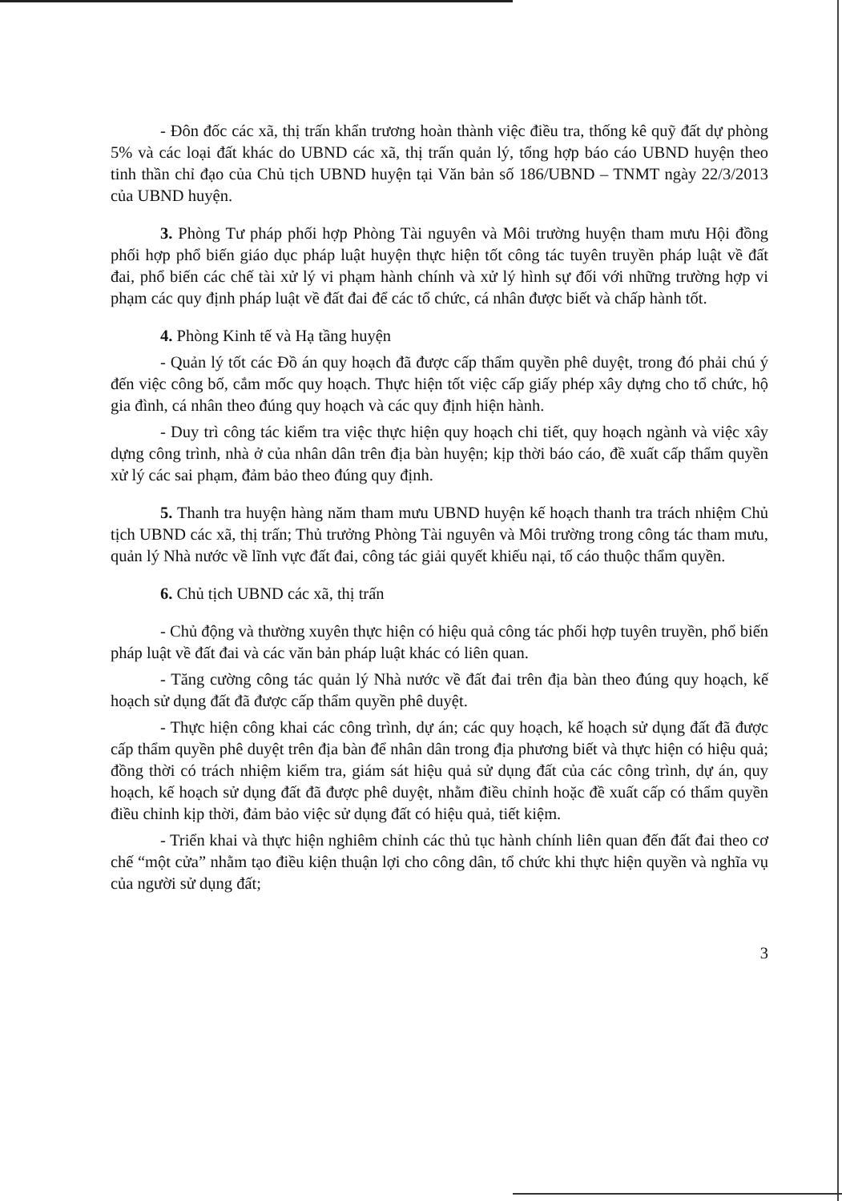- Đôn đốc các xã, thị trấn khẩn trương hoàn thành việc điều tra, thống kê quỹ đất dự phòng 5% và các loại đất khác do UBND các xã, thị trấn quản lý, tổng hợp báo cáo UBND huyện theo tinh thần chỉ đạo của Chủ tịch UBND huyện tại Văn bản số 186/UBND – TNMT ngày 22/3/2013 của UBND huyện.
3. Phòng Tư pháp phối hợp Phòng Tài nguyên và Môi trường huyện tham mưu Hội đồng phối hợp phổ biến giáo dục pháp luật huyện thực hiện tốt công tác tuyên truyền pháp luật về đất đai, phổ biến các chế tài xử lý vi phạm hành chính và xử lý hình sự đối với những trường hợp vi phạm các quy định pháp luật về đất đai để các tổ chức, cá nhân được biết và chấp hành tốt.
4. Phòng Kinh tế và Hạ tầng huyện
- Quản lý tốt các Đồ án quy hoạch đã được cấp thẩm quyền phê duyệt, trong đó phải chú ý đến việc công bố, cắm mốc quy hoạch. Thực hiện tốt việc cấp giấy phép xây dựng cho tổ chức, hộ gia đình, cá nhân theo đúng quy hoạch và các quy định hiện hành.
- Duy trì công tác kiểm tra việc thực hiện quy hoạch chi tiết, quy hoạch ngành và việc xây dựng công trình, nhà ở của nhân dân trên địa bàn huyện; kịp thời báo cáo, đề xuất cấp thẩm quyền xử lý các sai phạm, đảm bảo theo đúng quy định.
5. Thanh tra huyện hàng năm tham mưu UBND huyện kế hoạch thanh tra trách nhiệm Chủ tịch UBND các xã, thị trấn; Thủ trưởng Phòng Tài nguyên và Môi trường trong công tác tham mưu, quản lý Nhà nước về lĩnh vực đất đai, công tác giải quyết khiếu nại, tố cáo thuộc thẩm quyền.
6. Chủ tịch UBND các xã, thị trấn
- Chủ động và thường xuyên thực hiện có hiệu quả công tác phối hợp tuyên truyền, phổ biến pháp luật về đất đai và các văn bản pháp luật khác có liên quan.
- Tăng cường công tác quản lý Nhà nước về đất đai trên địa bàn theo đúng quy hoạch, kế hoạch sử dụng đất đã được cấp thẩm quyền phê duyệt.
- Thực hiện công khai các công trình, dự án; các quy hoạch, kế hoạch sử dụng đất đã được cấp thẩm quyền phê duyệt trên địa bàn để nhân dân trong địa phương biết và thực hiện có hiệu quả; đồng thời có trách nhiệm kiểm tra, giám sát hiệu quả sử dụng đất của các công trình, dự án, quy hoạch, kế hoạch sử dụng đất đã được phê duyệt, nhằm điều chỉnh hoặc đề xuất cấp có thẩm quyền điều chỉnh kịp thời, đảm bảo việc sử dụng đất có hiệu quả, tiết kiệm.
- Triển khai và thực hiện nghiêm chỉnh các thủ tục hành chính liên quan đến đất đai theo cơ chế “một cửa” nhằm tạo điều kiện thuận lợi cho công dân, tổ chức khi thực hiện quyền và nghĩa vụ của người sử dụng đất;
3